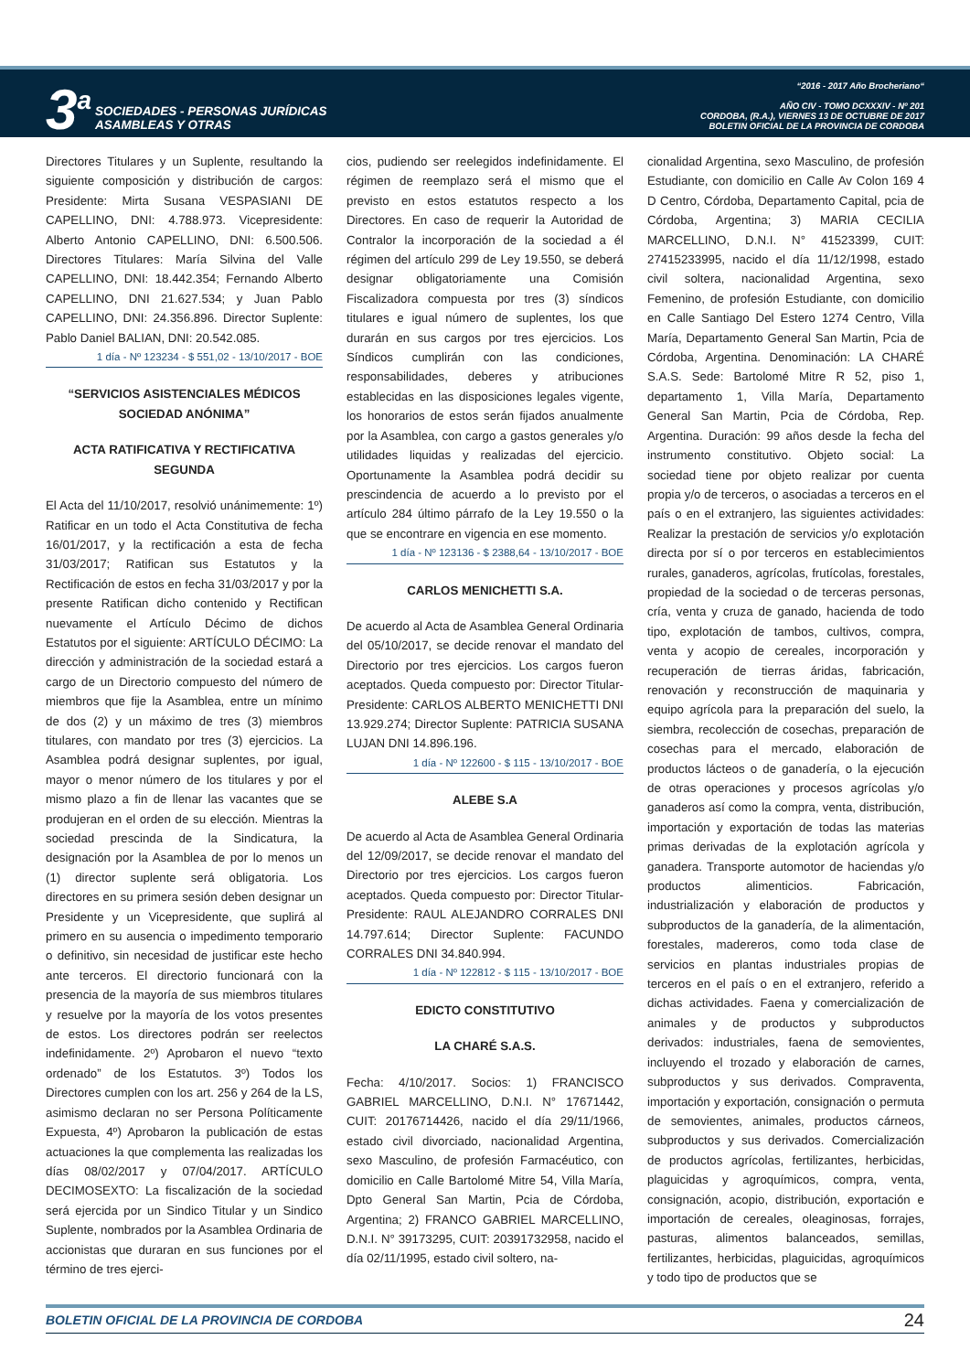3<sup>a</sup>
SOCIEDADES - PERSONAS JURÍDICAS
ASAMBLEAS Y OTRAS
“2016 - 2017 Año Brocheriano“
AÑO CIV - TOMO DCXXXIV - Nº 201
CORDOBA, (R.A.), VIERNES 13 DE OCTUBRE DE 2017
BOLETIN OFICIAL DE LA PROVINCIA DE CORDOBA
Directores Titulares y un Suplente, resultando la siguiente composición y distribución de cargos: Presidente: Mirta Susana VESPASIANI DE CAPELLINO, DNI: 4.788.973. Vicepresidente: Alberto Antonio CAPELLINO, DNI: 6.500.506. Directores Titulares: María Silvina del Valle CAPELLINO, DNI: 18.442.354; Fernando Alberto CAPELLINO, DNI 21.627.534; y Juan Pablo CAPELLINO, DNI: 24.356.896. Director Suplente: Pablo Daniel BALIAN, DNI: 20.542.085.
1 día - Nº 123234 - $ 551,02 - 13/10/2017 - BOE
“SERVICIOS ASISTENCIALES MÉDICOS SOCIEDAD ANÓNIMA”
ACTA RATIFICATIVA Y RECTIFICATIVA SEGUNDA
El Acta del 11/10/2017, resolvió unánimemente: 1º) Ratificar en un todo el Acta Constitutiva de fecha 16/01/2017, y la rectificación a esta de fecha 31/03/2017; Ratifican sus Estatutos y la Rectificación de estos en fecha 31/03/2017 y por la presente Ratifican dicho contenido y Rectifican nuevamente el Artículo Décimo de dichos Estatutos por el siguiente: ARTÍCULO DÉCIMO: La dirección y administración de la sociedad estará a cargo de un Directorio compuesto del número de miembros que fije la Asamblea, entre un mínimo de dos (2) y un máximo de tres (3) miembros titulares, con mandato por tres (3) ejercicios. La Asamblea podrá designar suplentes, por igual, mayor o menor número de los titulares y por el mismo plazo a fin de llenar las vacantes que se produjeran en el orden de su elección. Mientras la sociedad prescinda de la Sindicatura, la designación por la Asamblea de por lo menos un (1) director suplente será obligatoria. Los directores en su primera sesión deben designar un Presidente y un Vicepresidente, que suplirá al primero en su ausencia o impedimento temporario o definitivo, sin necesidad de justificar este hecho ante terceros. El directorio funcionará con la presencia de la mayoría de sus miembros titulares y resuelve por la mayoría de los votos presentes de estos. Los directores podrán ser reelectos indefinidamente. 2º) Aprobaron el nuevo “texto ordenado” de los Estatutos. 3º) Todos los Directores cumplen con los art. 256 y 264 de la LS, asimismo declaran no ser Persona Políticamente Expuesta, 4º) Aprobaron la publicación de estas actuaciones la que complementa las realizadas los días 08/02/2017 y 07/04/2017. ARTÍCULO DECIMOSEXTO: La fiscalización de la sociedad será ejercida por un Sindico Titular y un Sindico Suplente, nombrados por la Asamblea Ordinaria de accionistas que duraran en sus funciones por el término de tres ejerci-
cios, pudiendo ser reelegidos indefinidamente. El régimen de reemplazo será el mismo que el previsto en estos estatutos respecto a los Directores. En caso de requerir la Autoridad de Contralor la incorporación de la sociedad a él régimen del artículo 299 de Ley 19.550, se deberá designar obligatoriamente una Comisión Fiscalizadora compuesta por tres (3) síndicos titulares e igual número de suplentes, los que durarán en sus cargos por tres ejercicios. Los Síndicos cumplirán con las condiciones, responsabilidades, deberes y atribuciones establecidas en las disposiciones legales vigente, los honorarios de estos serán fijados anualmente por la Asamblea, con cargo a gastos generales y/o utilidades liquidas y realizadas del ejercicio. Oportunamente la Asamblea podrá decidir su prescindencia de acuerdo a lo previsto por el artículo 284 último párrafo de la Ley 19.550 o la que se encontrare en vigencia en ese momento.
1 día - Nº 123136 - $ 2388,64 - 13/10/2017 - BOE
CARLOS MENICHETTI S.A.
De acuerdo al Acta de Asamblea General Ordinaria del 05/10/2017, se decide renovar el mandato del Directorio por tres ejercicios. Los cargos fueron aceptados. Queda compuesto por: Director Titular-Presidente: CARLOS ALBERTO MENICHETTI DNI 13.929.274; Director Suplente: PATRICIA SUSANA LUJAN DNI 14.896.196.
1 día - Nº 122600 - $ 115 - 13/10/2017 - BOE
ALEBE S.A
De acuerdo al Acta de Asamblea General Ordinaria del 12/09/2017, se decide renovar el mandato del Directorio por tres ejercicios. Los cargos fueron aceptados. Queda compuesto por: Director Titular-Presidente: RAUL ALEJANDRO CORRALES DNI 14.797.614; Director Suplente: FACUNDO CORRALES DNI 34.840.994.
1 día - Nº 122812 - $ 115 - 13/10/2017 - BOE
EDICTO CONSTITUTIVO
LA CHARÉ S.A.S.
Fecha: 4/10/2017. Socios: 1) FRANCISCO GABRIEL MARCELLINO, D.N.I. N° 17671442, CUIT: 20176714426, nacido el día 29/11/1966, estado civil divorciado, nacionalidad Argentina, sexo Masculino, de profesión Farmacéutico, con domicilio en Calle Bartolomé Mitre 54, Villa María, Dpto General San Martin, Pcia de Córdoba, Argentina; 2) FRANCO GABRIEL MARCELLINO, D.N.I. N° 39173295, CUIT: 20391732958, nacido el día 02/11/1995, estado civil soltero, na-
cionalidad Argentina, sexo Masculino, de profesión Estudiante, con domicilio en Calle Av Colon 169 4 D Centro, Córdoba, Departamento Capital, pcia de Córdoba, Argentina; 3) MARIA CECILIA MARCELLINO, D.N.I. N° 41523399, CUIT: 27415233995, nacido el día 11/12/1998, estado civil soltera, nacionalidad Argentina, sexo Femenino, de profesión Estudiante, con domicilio en Calle Santiago Del Estero 1274 Centro, Villa María, Departamento General San Martin, Pcia de Córdoba, Argentina. Denominación: LA CHARÉ S.A.S. Sede: Bartolomé Mitre R 52, piso 1, departamento 1, Villa María, Departamento General San Martin, Pcia de Córdoba, Rep. Argentina. Duración: 99 años desde la fecha del instrumento constitutivo. Objeto social: La sociedad tiene por objeto realizar por cuenta propia y/o de terceros, o asociadas a terceros en el país o en el extranjero, las siguientes actividades: Realizar la prestación de servicios y/o explotación directa por sí o por terceros en establecimientos rurales, ganaderos, agrícolas, frutícolas, forestales, propiedad de la sociedad o de terceras personas, cría, venta y cruza de ganado, hacienda de todo tipo, explotación de tambos, cultivos, compra, venta y acopio de cereales, incorporación y recuperación de tierras áridas, fabricación, renovación y reconstrucción de maquinaria y equipo agrícola para la preparación del suelo, la siembra, recolección de cosechas, preparación de cosechas para el mercado, elaboración de productos lácteos o de ganadería, o la ejecución de otras operaciones y procesos agrícolas y/o ganaderos así como la compra, venta, distribución, importación y exportación de todas las materias primas derivadas de la explotación agrícola y ganadera. Transporte automotor de haciendas y/o productos alimenticios. Fabricación, industrialización y elaboración de productos y subproductos de la ganadería, de la alimentación, forestales, madereros, como toda clase de servicios en plantas industriales propias de terceros en el país o en el extranjero, referido a dichas actividades. Faena y comercialización de animales y de productos y subproductos derivados: industriales, faena de semovientes, incluyendo el trozado y elaboración de carnes, subproductos y sus derivados. Compraventa, importación y exportación, consignación o permuta de semovientes, animales, productos cárneos, subproductos y sus derivados. Comercialización de productos agrícolas, fertilizantes, herbicidas, plaguicidas y agroquímicos, compra, venta, consignación, acopio, distribución, exportación e importación de cereales, oleaginosas, forrajes, pasturas, alimentos balanceados, semillas, fertilizantes, herbicidas, plaguicidas, agroquímicos y todo tipo de productos que se
BOLETIN OFICIAL DE LA PROVINCIA DE CORDOBA 24